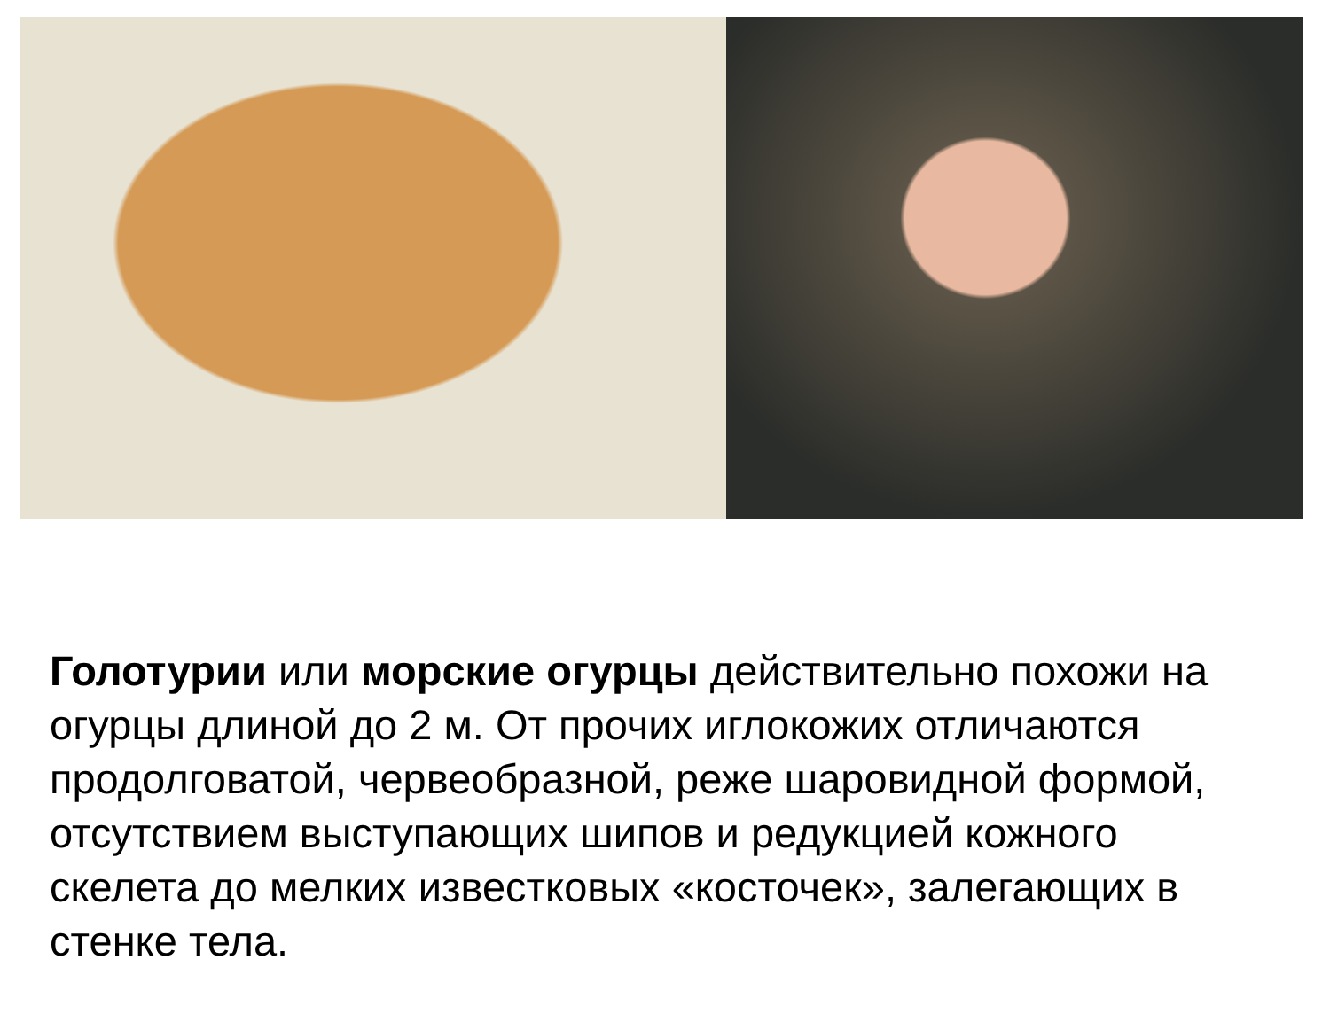Голотурии или морские огурцы действительно похожи на огурцы длиной до 2 м. От прочих иглокожих отличаются продолговатой, червеобразной, реже шаровидной формой, отсутствием выступающих шипов и редукцией кожного скелета до мелких известковых «косточек», залегающих в стенке тела.